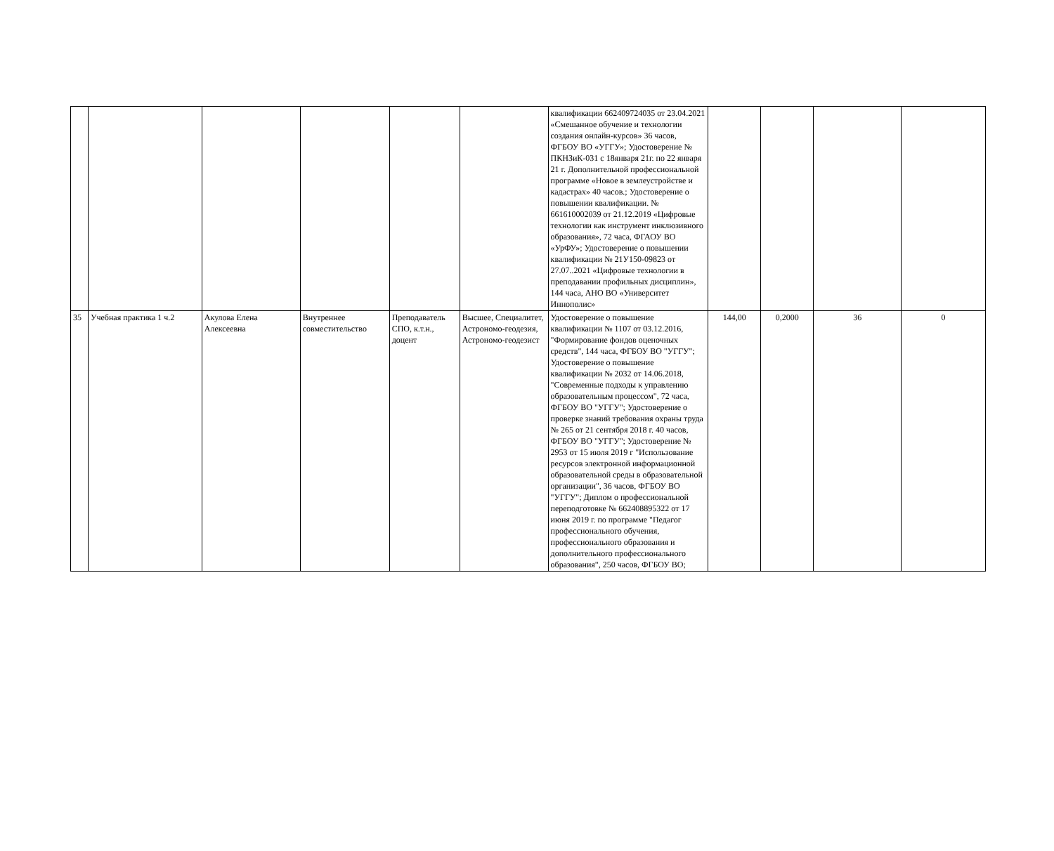| | | | | | | квалификации 662409724035 от 23.04.2021 «Смешанное обучение и технологии создания онлайн-курсов» 36 часов, ФГБОУ ВО «УГГУ»; Удостоверение № ПКНЗиК-031 с 18января 21г. по 22 января 21 г. Дополнительной профессиональной программе «Новое в землеустройстве и кадастрах» 40 часов.; Удостоверение о повышении квалификации. № 661610002039 от 21.12.2019 «Цифровые технологии как инструмент инклюзивного образования», 72 часа, ФГАОУ ВО «УрФУ»; Удостоверение о повышении квалификации № 21У150-09823 от 27.07..2021 «Цифровые технологии в преподавании профильных дисциплин», 144 часа, АНО ВО «Университет Иннополис» | | | | |
| 35 | Учебная практика 1 ч.2 | Акулова Елена Алексеевна | Внутреннее совместительство | Преподаватель СПО, к.т.н., доцент | Высшее, Специалитет, Астрономо-геодезия, Астрономо-геодезист | Удостоверение о повышение квалификации № 1107 от 03.12.2016, "Формирование фондов оценочных средств", 144 часа, ФГБОУ ВО "УГГУ"; Удостоверение о повышение квалификации № 2032 от 14.06.2018, "Современные подходы к управлению образовательным процессом", 72 часа, ФГБОУ ВО "УГГУ"; Удостоверение о проверке знаний требования охраны труда № 265 от 21 сентября 2018 г. 40 часов, ФГБОУ ВО "УГГУ"; Удостоверение № 2953 от 15 июля 2019 г "Использование ресурсов электронной информационной образовательной среды в образовательной организации", 36 часов, ФГБОУ ВО "УГГУ"; Диплом о профессиональной переподготовке № 662408895322 от 17 июня 2019 г. по программе "Педагог профессионального обучения, профессионального образования и дополнительного профессионального образования", 250 часов, ФГБОУ ВО; | 144,00 | 0,2000 | 36 | 0 |